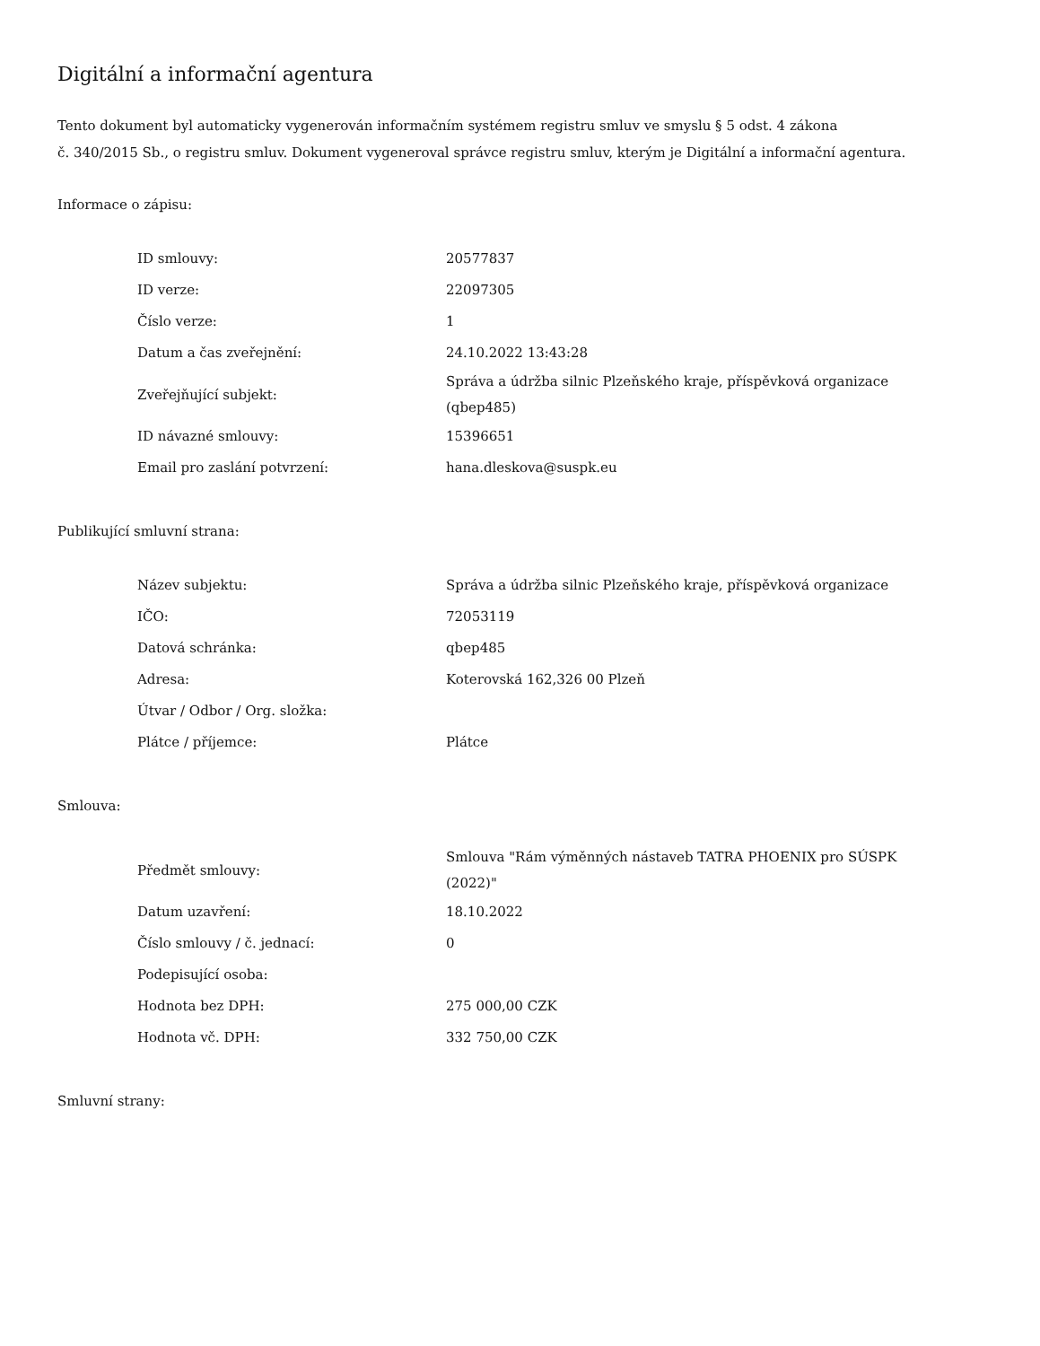Digitální a informační agentura
Tento dokument byl automaticky vygenerován informačním systémem registru smluv ve smyslu § 5 odst. 4 zákona
č. 340/2015 Sb., o registru smluv. Dokument vygeneroval správce registru smluv, kterým je Digitální a informační agentura.
Informace o zápisu:
| ID smlouvy: | 20577837 |
| ID verze: | 22097305 |
| Číslo verze: | 1 |
| Datum a čas zveřejnění: | 24.10.2022 13:43:28 |
| Zveřejňující subjekt: | Správa a údržba silnic Plzeňského kraje, příspěvková organizace (qbep485) |
| ID návazné smlouvy: | 15396651 |
| Email pro zaslání potvrzení: | hana.dleskova@suspk.eu |
Publikující smluvní strana:
| Název subjektu: | Správa a údržba silnic Plzeňského kraje, příspěvková organizace |
| IČO: | 72053119 |
| Datová schránka: | qbep485 |
| Adresa: | Koterovská 162,326 00 Plzeň |
| Útvar / Odbor / Org. složka: | |
| Plátce / příjemce: | Plátce |
Smlouva:
| Předmět smlouvy: | Smlouva "Rám výměnných nástaveb TATRA PHOENIX pro SÚSPK (2022)" |
| Datum uzavření: | 18.10.2022 |
| Číslo smlouvy / č. jednací: | 0 |
| Podepisující osoba: | |
| Hodnota bez DPH: | 275 000,00 CZK |
| Hodnota vč. DPH: | 332 750,00 CZK |
Smluvní strany: